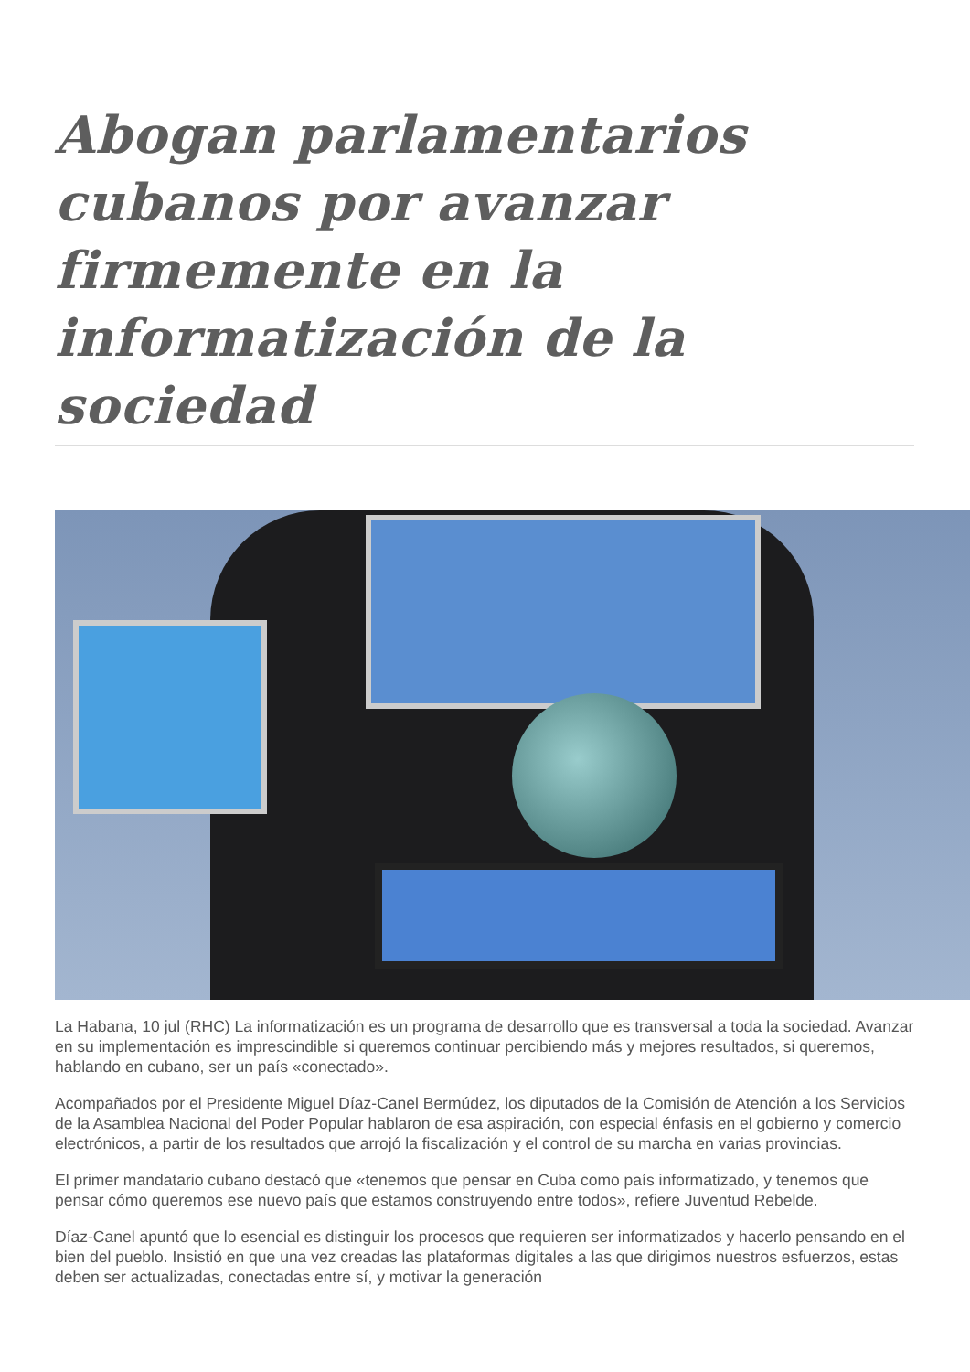Abogan parlamentarios cubanos por avanzar firmemente en la informatización de la sociedad
La Habana, 10 jul (RHC) La informatización es un programa de desarrollo que es transversal a toda la sociedad. Avanzar en su implementación es imprescindible si queremos continuar percibiendo más y mejores resultados, si queremos, hablando en cubano, ser un país «conectado».
Acompañados por el Presidente Miguel Díaz-Canel Bermúdez, los diputados de la Comisión de Atención a los Servicios de la Asamblea Nacional del Poder Popular hablaron de esa aspiración, con especial énfasis en el gobierno y comercio electrónicos, a partir de los resultados que arrojó la fiscalización y el control de su marcha en varias provincias.
El primer mandatario cubano destacó que «tenemos que pensar en Cuba como país informatizado, y tenemos que pensar cómo queremos ese nuevo país que estamos construyendo entre todos», refiere Juventud Rebelde.
Díaz-Canel apuntó que lo esencial es distinguir los procesos que requieren ser informatizados y hacerlo pensando en el bien del pueblo. Insistió en que una vez creadas las plataformas digitales a las que dirigimos nuestros esfuerzos, estas deben ser actualizadas, conectadas entre sí, y motivar la generación